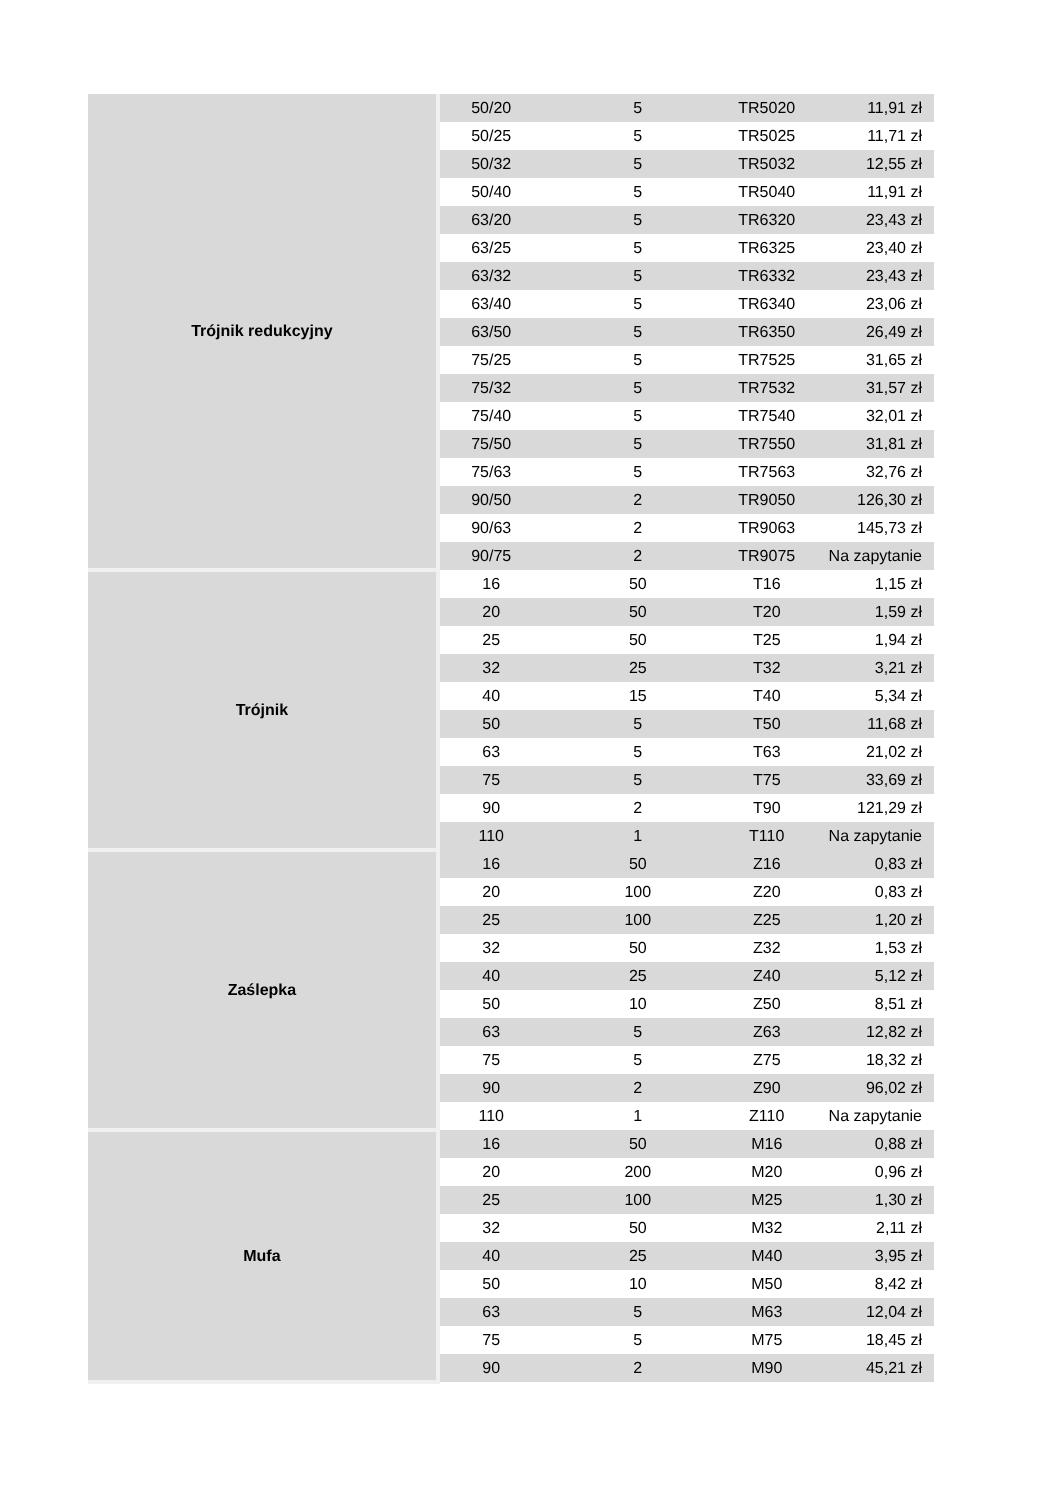| Trójnik redukcyjny | 50/20 | 5 | TR5020 | 11,91 zł |
| | 50/25 | 5 | TR5025 | 11,71 zł |
| | 50/32 | 5 | TR5032 | 12,55 zł |
| | 50/40 | 5 | TR5040 | 11,91 zł |
| | 63/20 | 5 | TR6320 | 23,43 zł |
| | 63/25 | 5 | TR6325 | 23,40 zł |
| | 63/32 | 5 | TR6332 | 23,43 zł |
| | 63/40 | 5 | TR6340 | 23,06 zł |
| | 63/50 | 5 | TR6350 | 26,49 zł |
| | 75/25 | 5 | TR7525 | 31,65 zł |
| | 75/32 | 5 | TR7532 | 31,57 zł |
| | 75/40 | 5 | TR7540 | 32,01 zł |
| | 75/50 | 5 | TR7550 | 31,81 zł |
| | 75/63 | 5 | TR7563 | 32,76 zł |
| | 90/50 | 2 | TR9050 | 126,30 zł |
| | 90/63 | 2 | TR9063 | 145,73 zł |
| | 90/75 | 2 | TR9075 | Na zapytanie |
| Trójnik | 16 | 50 | T16 | 1,15 zł |
| | 20 | 50 | T20 | 1,59 zł |
| | 25 | 50 | T25 | 1,94 zł |
| | 32 | 25 | T32 | 3,21 zł |
| | 40 | 15 | T40 | 5,34 zł |
| | 50 | 5 | T50 | 11,68 zł |
| | 63 | 5 | T63 | 21,02 zł |
| | 75 | 5 | T75 | 33,69 zł |
| | 90 | 2 | T90 | 121,29 zł |
| | 110 | 1 | T110 | Na zapytanie |
| Zaślepka | 16 | 50 | Z16 | 0,83 zł |
| | 20 | 100 | Z20 | 0,83 zł |
| | 25 | 100 | Z25 | 1,20 zł |
| | 32 | 50 | Z32 | 1,53 zł |
| | 40 | 25 | Z40 | 5,12 zł |
| | 50 | 10 | Z50 | 8,51 zł |
| | 63 | 5 | Z63 | 12,82 zł |
| | 75 | 5 | Z75 | 18,32 zł |
| | 90 | 2 | Z90 | 96,02 zł |
| | 110 | 1 | Z110 | Na zapytanie |
| Mufa | 16 | 50 | M16 | 0,88 zł |
| | 20 | 200 | M20 | 0,96 zł |
| | 25 | 100 | M25 | 1,30 zł |
| | 32 | 50 | M32 | 2,11 zł |
| | 40 | 25 | M40 | 3,95 zł |
| | 50 | 10 | M50 | 8,42 zł |
| | 63 | 5 | M63 | 12,04 zł |
| | 75 | 5 | M75 | 18,45 zł |
| | 90 | 2 | M90 | 45,21 zł |